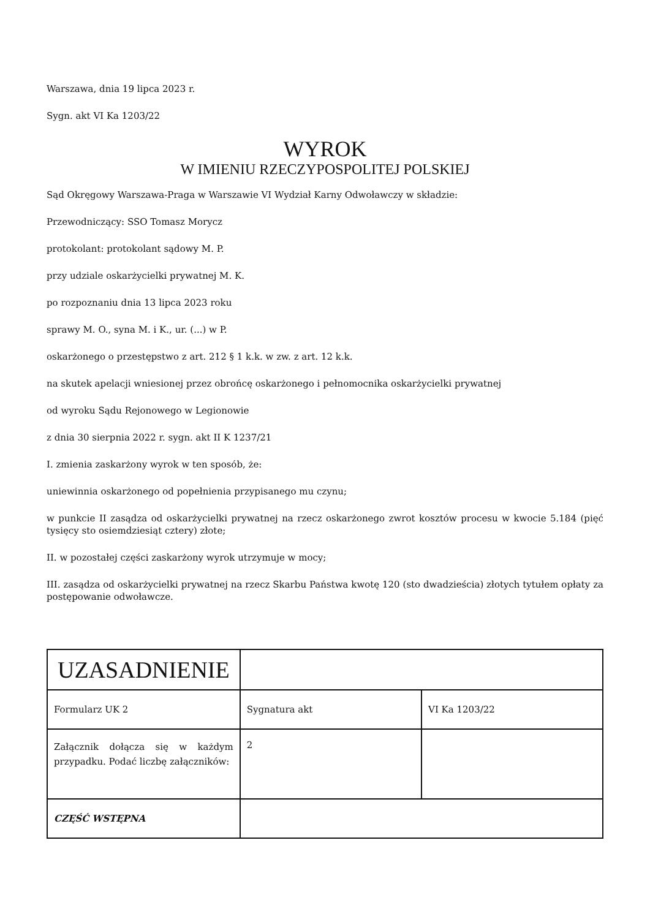Warszawa, dnia 19 lipca 2023 r.
Sygn. akt VI Ka 1203/22
WYROK
W IMIENIU RZECZYPOSPOLITEJ POLSKIEJ
Sąd Okręgowy Warszawa-Praga w Warszawie VI Wydział Karny Odwoławczy w składzie:
Przewodniczący: SSO Tomasz Morycz
protokolant: protokolant sądowy M. P.
przy udziale oskarżycielki prywatnej M. K.
po rozpoznaniu dnia 13 lipca 2023 roku
sprawy M. O., syna M. i K., ur. (...) w P.
oskarżonego o przestępstwo z art. 212 § 1 k.k. w zw. z art. 12 k.k.
na skutek apelacji wniesionej przez obrońcę oskarżonego i pełnomocnika oskarżycielki prywatnej
od wyroku Sądu Rejonowego w Legionowie
z dnia 30 sierpnia 2022 r. sygn. akt II K 1237/21
I. zmienia zaskarżony wyrok w ten sposób, że:
uniewinnia oskarżonego od popełnienia przypisanego mu czynu;
w punkcie II zasądza od oskarżycielki prywatnej na rzecz oskarżonego zwrot kosztów procesu w kwocie 5.184 (pięć tysięcy sto osiemdziesiąt cztery) złote;
II. w pozostałej części zaskarżony wyrok utrzymuje w mocy;
III. zasądza od oskarżycielki prywatnej na rzecz Skarbu Państwa kwotę 120 (sto dwadzieścia) złotych tytułem opłaty za postępowanie odwoławcze.
| UZASADNIENIE | | |
| Formularz UK 2 | Sygnatura akt | VI Ka 1203/22 |
| Załącznik dołącza się w każdym przypadku. Podać liczbę załączników: | 2 | |
| CZĘŚĆ WSTĘPNA | | |